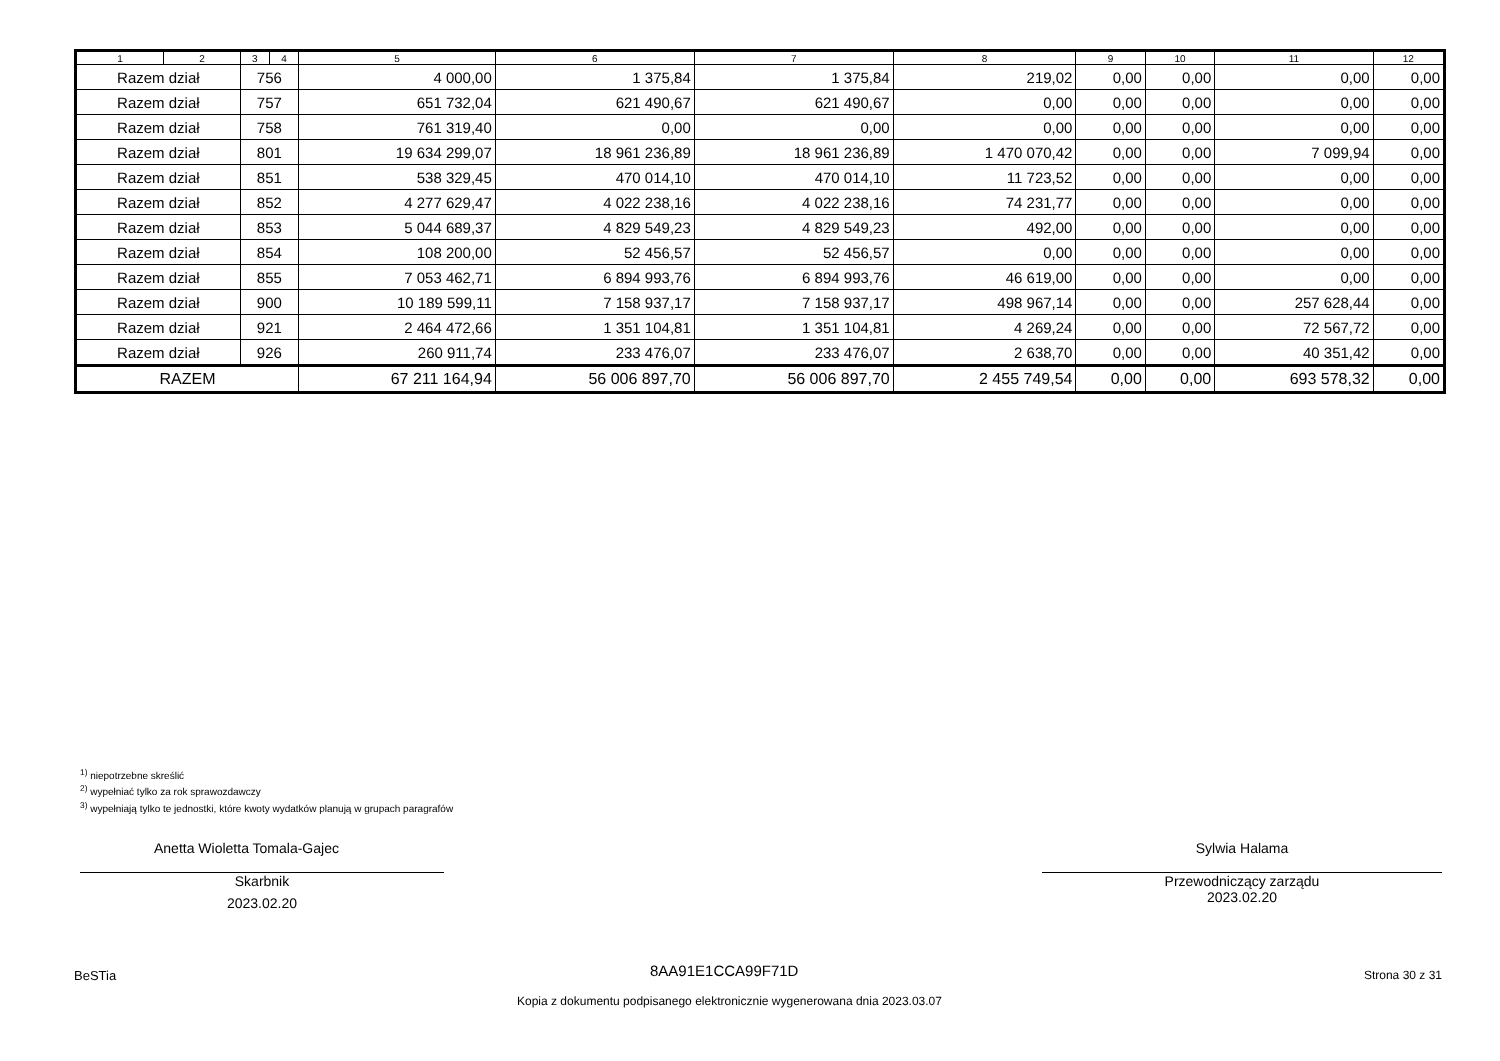| 1 | 2 | 3 | 4 | 5 | 6 | 7 | 8 | 9 | 10 | 11 | 12 |
| --- | --- | --- | --- | --- | --- | --- | --- | --- | --- | --- | --- |
| Razem dział | | 756 | | 4 000,00 | 1 375,84 | 1 375,84 | 219,02 | 0,00 | 0,00 | 0,00 | 0,00 |
| Razem dział | | 757 | | 651 732,04 | 621 490,67 | 621 490,67 | 0,00 | 0,00 | 0,00 | 0,00 | 0,00 |
| Razem dział | | 758 | | 761 319,40 | 0,00 | 0,00 | 0,00 | 0,00 | 0,00 | 0,00 | 0,00 |
| Razem dział | | 801 | | 19 634 299,07 | 18 961 236,89 | 18 961 236,89 | 1 470 070,42 | 0,00 | 0,00 | 7 099,94 | 0,00 |
| Razem dział | | 851 | | 538 329,45 | 470 014,10 | 470 014,10 | 11 723,52 | 0,00 | 0,00 | 0,00 | 0,00 |
| Razem dział | | 852 | | 4 277 629,47 | 4 022 238,16 | 4 022 238,16 | 74 231,77 | 0,00 | 0,00 | 0,00 | 0,00 |
| Razem dział | | 853 | | 5 044 689,37 | 4 829 549,23 | 4 829 549,23 | 492,00 | 0,00 | 0,00 | 0,00 | 0,00 |
| Razem dział | | 854 | | 108 200,00 | 52 456,57 | 52 456,57 | 0,00 | 0,00 | 0,00 | 0,00 | 0,00 |
| Razem dział | | 855 | | 7 053 462,71 | 6 894 993,76 | 6 894 993,76 | 46 619,00 | 0,00 | 0,00 | 0,00 | 0,00 |
| Razem dział | | 900 | | 10 189 599,11 | 7 158 937,17 | 7 158 937,17 | 498 967,14 | 0,00 | 0,00 | 257 628,44 | 0,00 |
| Razem dział | | 921 | | 2 464 472,66 | 1 351 104,81 | 1 351 104,81 | 4 269,24 | 0,00 | 0,00 | 72 567,72 | 0,00 |
| Razem dział | | 926 | | 260 911,74 | 233 476,07 | 233 476,07 | 2 638,70 | 0,00 | 0,00 | 40 351,42 | 0,00 |
| RAZEM | | | | 67 211 164,94 | 56 006 897,70 | 56 006 897,70 | 2 455 749,54 | 0,00 | 0,00 | 693 578,32 | 0,00 |
<sup>1)</sup> niepotrzebne skreślić
<sup>2)</sup> wypełniać tylko za rok sprawozdawczy
<sup>3)</sup> wypełniają tylko te jednostki, które kwoty wydatków planują w grupach paragrafów
Anetta Wioletta Tomala-Gajec
Skarbnik
2023.02.20
Sylwia Halama
Przewodniczący zarządu
2023.02.20
BeSTia 8AA91E1CCA99F71D Strona 30 z 31
Kopia z dokumentu podpisanego elektronicznie wygenerowana dnia 2023.03.07